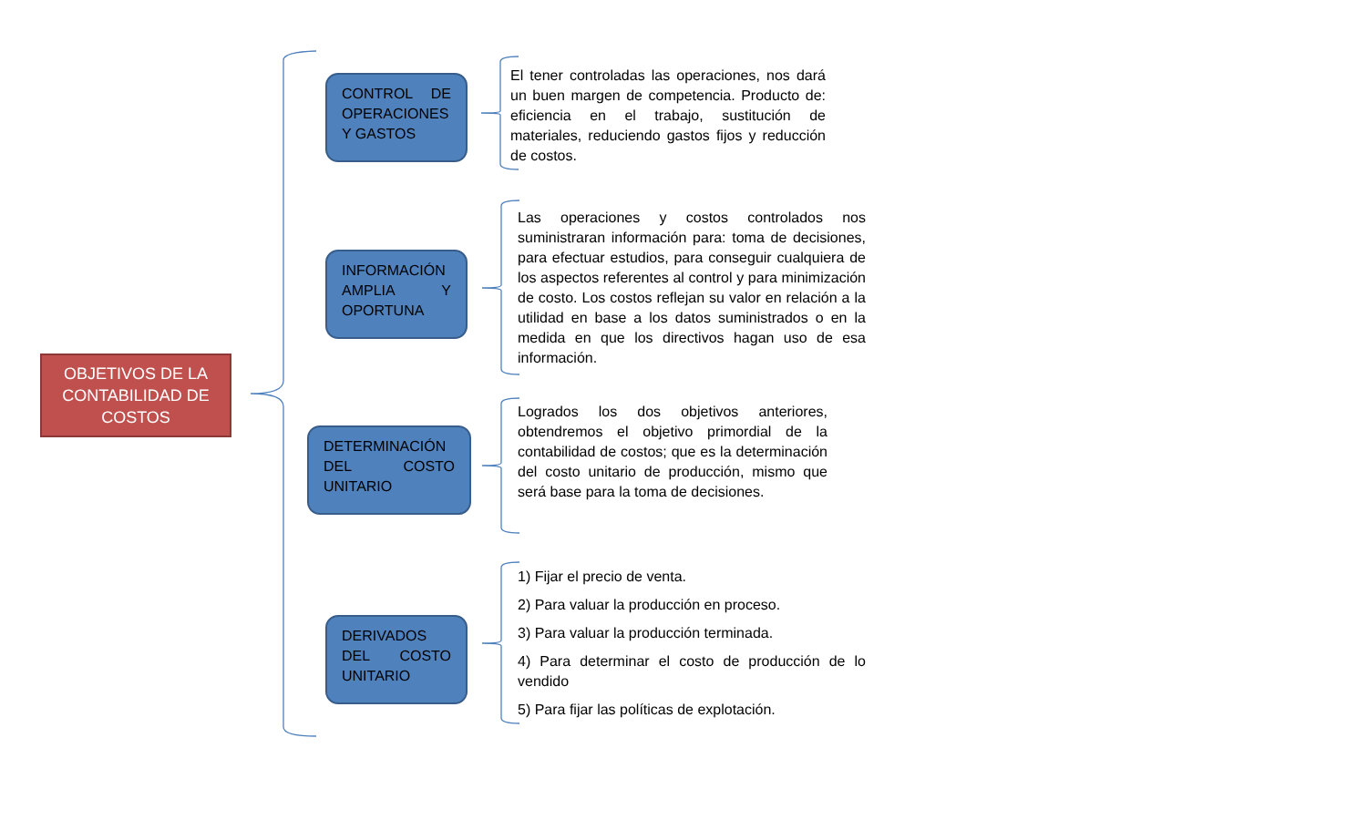OBJETIVOS DE LA CONTABILIDAD DE COSTOS
CONTROL DE OPERACIONES Y GASTOS
INFORMACIÓN AMPLIA Y OPORTUNA
DETERMINACIÓN DEL COSTO UNITARIO
DERIVADOS DEL COSTO UNITARIO
El tener controladas las operaciones, nos dará un buen margen de competencia. Producto de: eficiencia en el trabajo, sustitución de materiales, reduciendo gastos fijos y reducción de costos.
Las operaciones y costos controlados nos suministraran información para: toma de decisiones, para efectuar estudios, para conseguir cualquiera de los aspectos referentes al control y para minimización de costo. Los costos reflejan su valor en relación a la utilidad en base a los datos suministrados o en la medida en que los directivos hagan uso de esa información.
Logrados los dos objetivos anteriores, obtendremos el objetivo primordial de la contabilidad de costos; que es la determinación del costo unitario de producción, mismo que será base para la toma de decisiones.
1) Fijar el precio de venta.
2) Para valuar la producción en proceso.
3) Para valuar la producción terminada.
4) Para determinar el costo de producción de lo vendido
5) Para fijar las políticas de explotación.